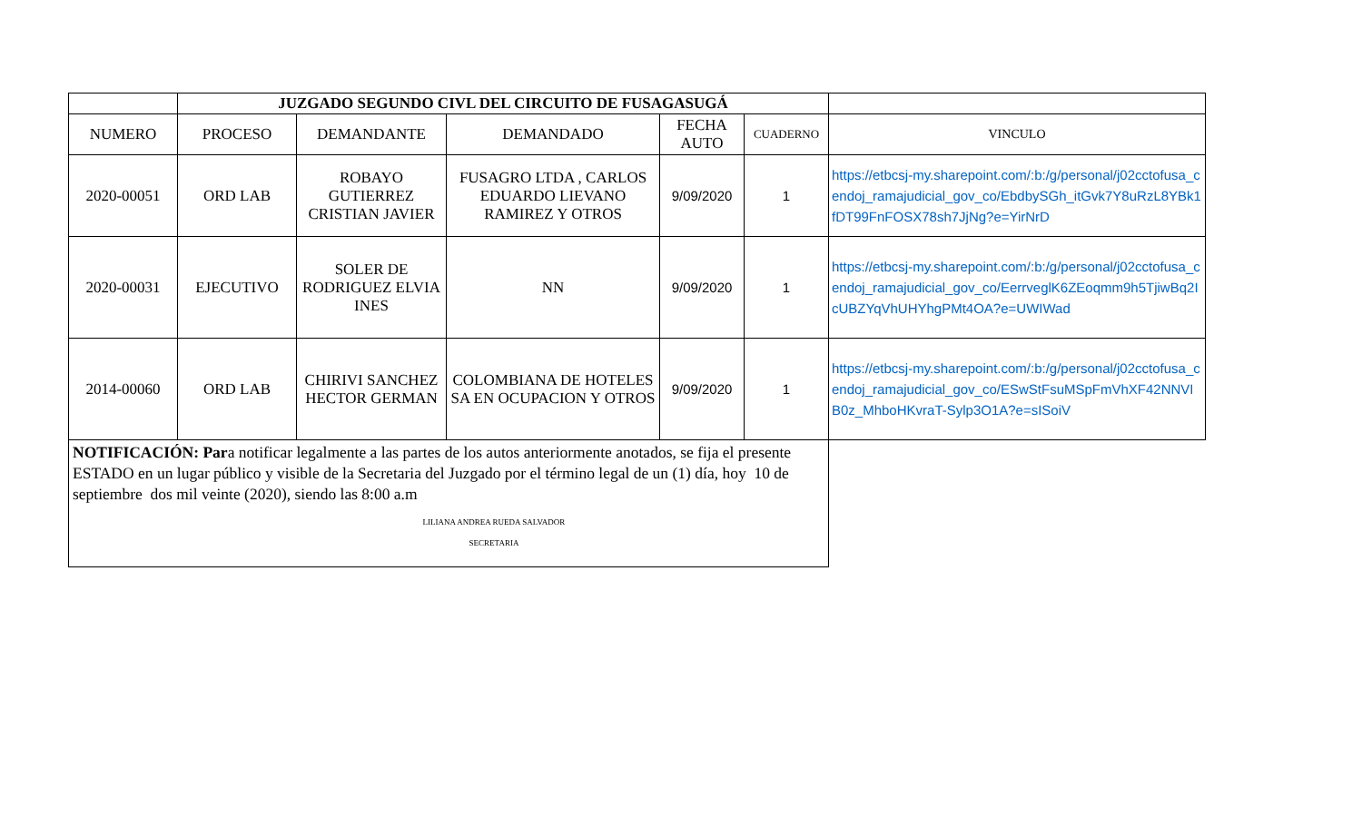| | JUZGADO SEGUNDO CIVL DEL CIRCUITO DE FUSAGASUGÁ | | | | | |
| NUMERO | PROCESO | DEMANDANTE | DEMANDADO | FECHA AUTO | CUADERNO | VINCULO |
| 2020-00051 | ORD LAB | ROBAYO GUTIERREZ CRISTIAN JAVIER | FUSAGRO LTDA , CARLOS EDUARDO LIEVANO RAMIREZ Y OTROS | 9/09/2020 | 1 | https://etbcsj-my.sharepoint.com/:b:/g/personal/j02cctofusa_cendoj_ramajudicial_gov_co/EbdbySGh_itGvk7Y8uRzL8YBk1fDT99FnFOSX78sh7JjNg?e=YirNrD |
| 2020-00031 | EJECUTIVO | SOLER DE RODRIGUEZ ELVIA INES | NN | 9/09/2020 | 1 | https://etbcsj-my.sharepoint.com/:b:/g/personal/j02cctofusa_cendoj_ramajudicial_gov_co/EerrveglK6ZEoqmm9h5TjiwBq2IcUBZYqVhUHYhgPMt4OA?e=UWIWad |
| 2014-00060 | ORD LAB | CHIRIVI SANCHEZ HECTOR GERMAN | COLOMBIANA DE HOTELES SA EN OCUPACION Y OTROS | 9/09/2020 | 1 | https://etbcsj-my.sharepoint.com/:b:/g/personal/j02cctofusa_cendoj_ramajudicial_gov_co/ESwStFsuMSpFmVhXF42NNVIB0z_MhboHKvraT-Sylp3O1A?e=sISoiV |
| NOTIFICACIÓN: Par a notificar legalmente a las partes de los autos anteriormente anotados, se fija el presente ESTADO en un lugar público y visible de la Secretaria del Juzgado por el término legal de un (1) día, hoy 10 de septiembre dos mil veinte (2020), siendo las 8:00 a.m LILIANA ANDREA RUEDA SALVADOR SECRETARIA | | | | | | |